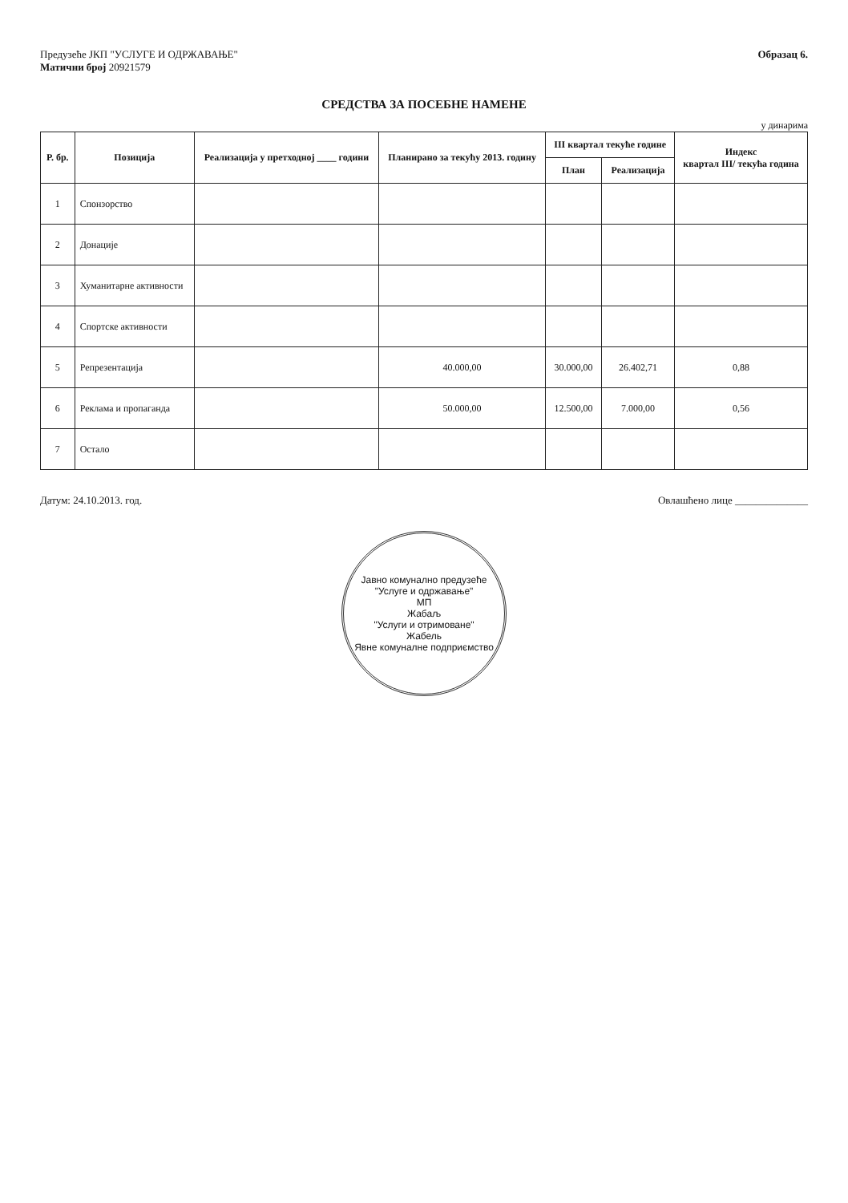Предузеће ЈКП "УСЛУГЕ И ОДРЖАВАЊЕ"
Матични број 20921579
Образац 6.
СРЕДСТВА ЗА ПОСЕБНЕ НАМЕНЕ
у динарима
| Р. бр. | Позиција | Реализација у претходној ____ години | Планирано за текућу 2013. годину | III квартал текуће године | | Индекс квартал III/ текућа година |
| --- | --- | --- | --- | --- | --- | --- |
| | | | | План | Реализација | |
| 1 | Спонзорство | | | | | |
| 2 | Донације | | | | | |
| 3 | Хуманитарне активности | | | | | |
| 4 | Спортске активности | | | | | |
| 5 | Репрезентација | | 40.000,00 | 30.000,00 | 26.402,71 | 0,88 |
| 6 | Реклама и пропаганда | | 50.000,00 | 12.500,00 | 7.000,00 | 0,56 |
| 7 | Остало | | | | | |
Датум: 24.10.2013. год. Овлашћено лице ______________
Јавно комунално предузеће
"Услуге и одржавање"
МП
Жабаљ
"Услуги и отримоване"
Жабель
Явне комуналне подприємство